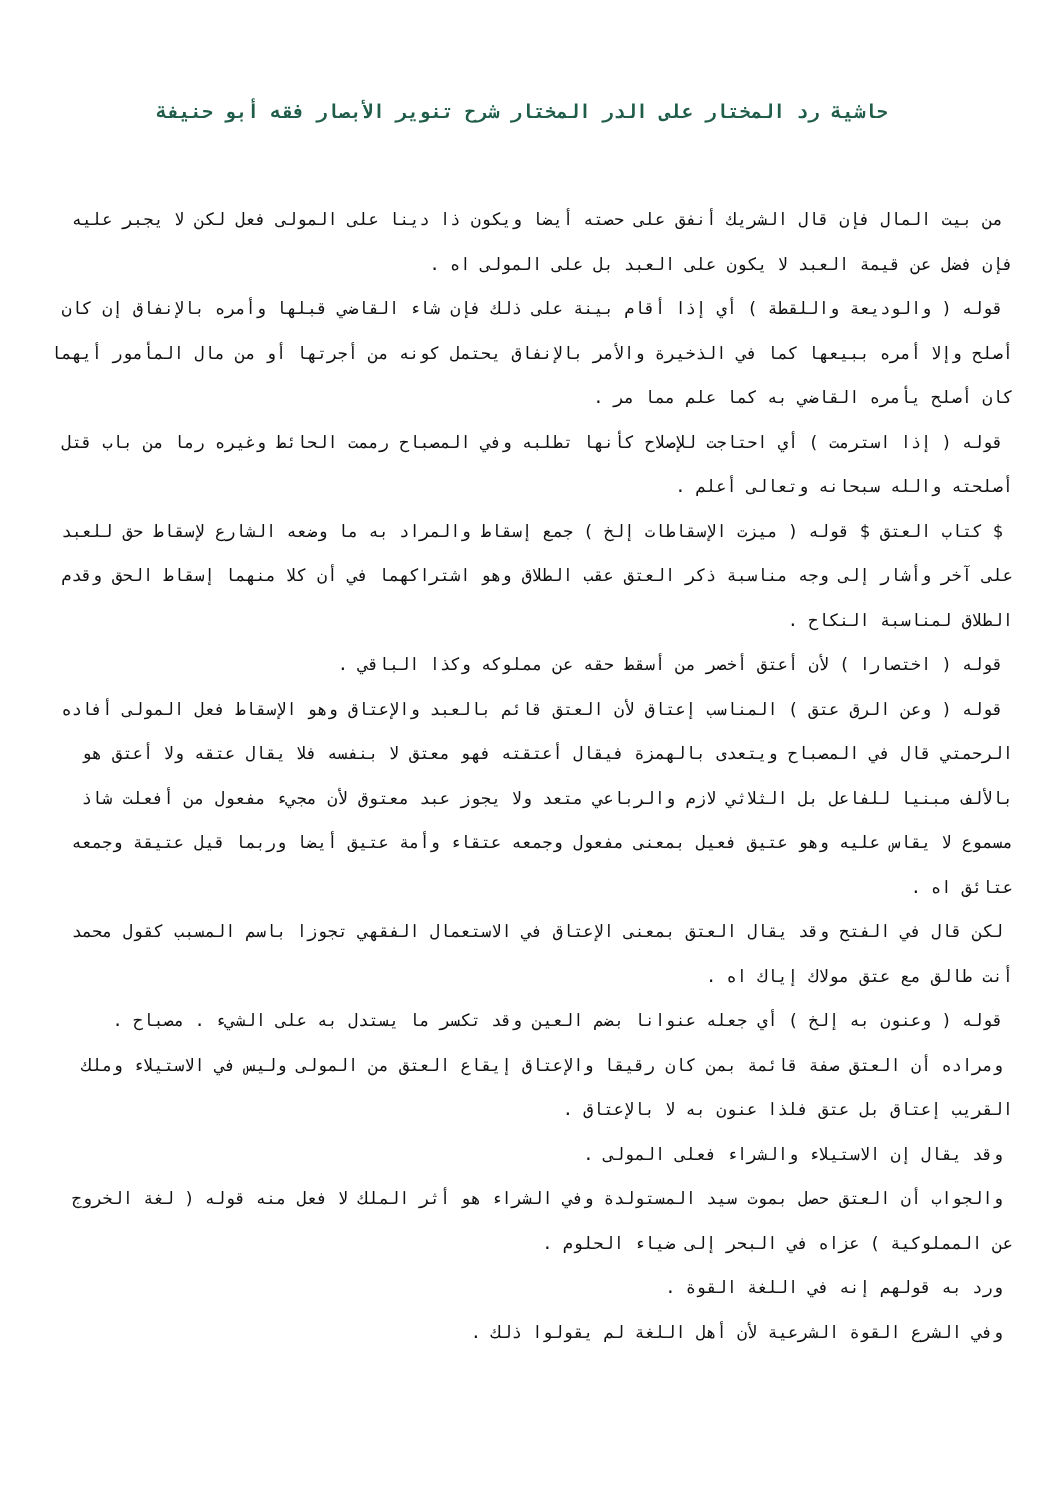حاشية رد المختار على الدر المختار شرح تنوير الأبصار فقه أبو حنيفة
من بيت المال فإن قال الشريك أنفق على حصته أيضا ويكون ذا دينا على المولى فعل لكن لا يجبر عليه فإن فضل عن قيمة العبد لا يكون على العبد بل على المولى اه .
قوله ( والوديعة واللقطة ) أي إذا أقام بينة على ذلك فإن شاء القاضي قبلها وأمره بالإنفاق إن كان أصلح وإلا أمره ببيعها كما في الذخيرة والأمر بالإنفاق يحتمل كونه من أجرتها أو من مال المأمور أيهما كان أصلح يأمره القاضي به كما علم مما مر .
قوله ( إذا استرمت ) أي احتاجت للإصلاح كأنها تطلبه وفي المصباح رممت الحائط وغيره رما من باب قتل أصلحته والله سبحانه وتعالى أعلم .
$ كتاب العتق $ قوله ( ميزت الإسقاطات إلخ ) جمع إسقاط والمراد به ما وضعه الشارع لإسقاط حق للعبد على آخر وأشار إلى وجه مناسبة ذكر العتق عقب الطلاق وهو اشتراكهما في أن كلا منهما إسقاط الحق وقدم الطلاق لمناسبة النكاح .
قوله ( اختصارا ) لأن أعتق أخصر من أسقط حقه عن مملوكه وكذا الباقي .
قوله ( وعن الرق عتق ) المناسب إعتاق لأن العتق قائم بالعبد والإعتاق وهو الإسقاط فعل المولى أفاده الرحمتي قال في المصباح ويتعدى بالهمزة فيقال أعتقته فهو معتق لا بنفسه فلا يقال عتقه ولا أعتق هو بالألف مبنيا للفاعل بل الثلاثي لازم والرباعي متعد ولا يجوز عبد معتوق لأن مجيء مفعول من أفعلت شاذ مسموع لا يقاس عليه وهو عتيق فعيل بمعنى مفعول وجمعه عتقاء وأمة عتيق أيضا وربما قيل عتيقة وجمعه عتائق اه .
لكن قال في الفتح وقد يقال العتق بمعنى الإعتاق في الاستعمال الفقهي تجوزا باسم المسبب كقول محمد أنت طالق مع عتق مولاك إياك اه .
قوله ( وعنون به إلخ ) أي جعله عنوانا بضم العين وقد تكسر ما يستدل به على الشيء . مصباح .
ومراده أن العتق صفة قائمة بمن كان رقيقا والإعتاق إيقاع العتق من المولى وليس في الاستيلاء وملك القريب إعتاق بل عتق فلذا عنون به لا بالإعتاق .
وقد يقال إن الاستيلاء والشراء فعلى المولى .
والجواب أن العتق حصل بموت سيد المستولدة وفي الشراء هو أثر الملك لا فعل منه قوله ( لغة الخروج عن المملوكية ) عزاه في البحر إلى ضياء الحلوم .
ورد به قولهم إنه في اللغة القوة .
وفي الشرع القوة الشرعية لأن أهل اللغة لم يقولوا ذلك .